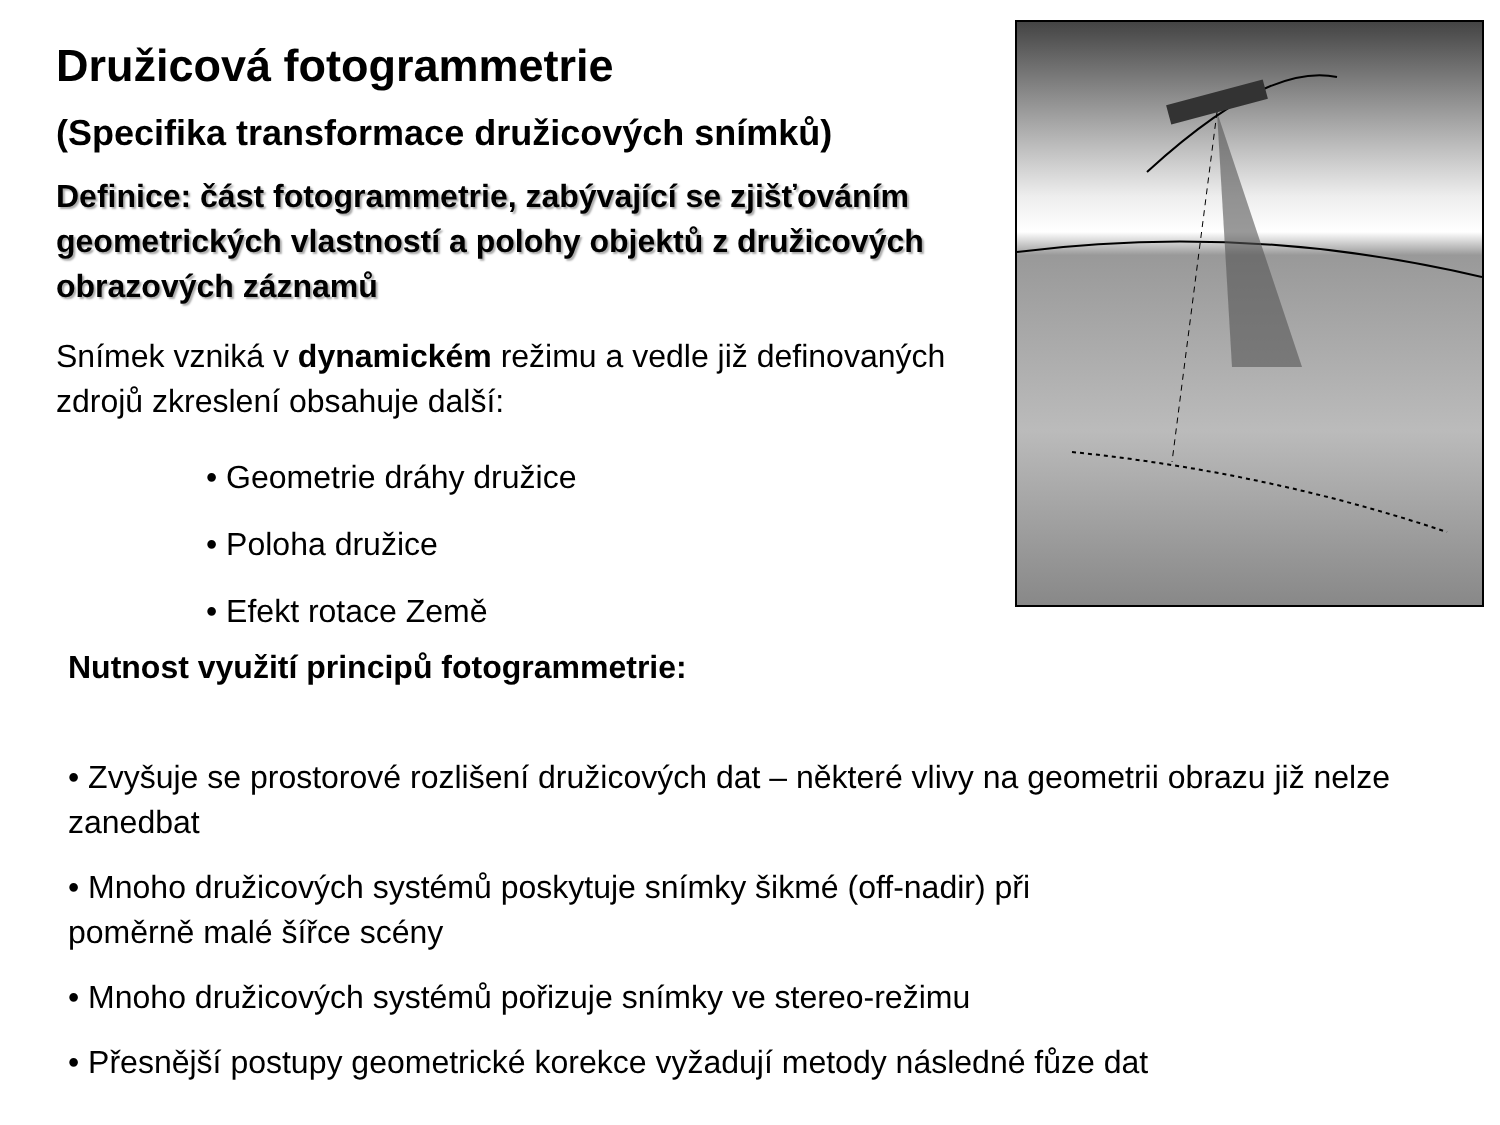Družicová fotogrammetrie
(Specifika transformace družicových snímků)
Definice: část fotogrammetrie, zabývající se zjišťováním geometrických vlastností a polohy objektů z družicových obrazových záznamů
Snímek vzniká v dynamickém režimu a vedle již definovaných zdrojů zkreslení obsahuje další:
• Geometrie dráhy družice
• Poloha družice
• Efekt rotace Země
Nutnost využití principů fotogrammetrie:
• Zvyšuje se prostorové rozlišení družicových dat – některé vlivy na geometrii obrazu již nelze zanedbat
• Mnoho družicových systémů poskytuje snímky šikmé (off-nadir) při
poměrně malé šířce scény
• Mnoho družicových systémů pořizuje snímky ve stereo-režimu
• Přesnější postupy geometrické korekce vyžadují metody následné fůze dat